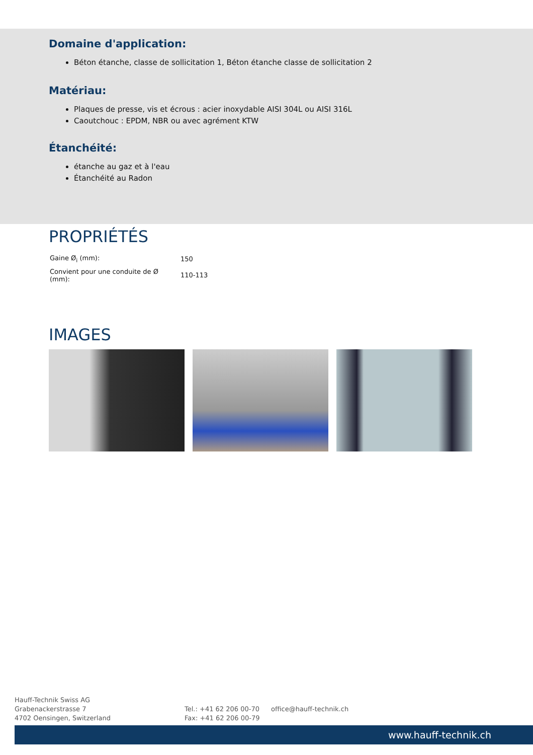Domaine d'application:
Béton étanche, classe de sollicitation 1, Béton étanche classe de sollicitation 2
Matériau:
Plaques de presse, vis et écrous : acier inoxydable AISI 304L ou AISI 316L
Caoutchouc : EPDM, NBR ou avec agrément KTW
Étanchéité:
étanche au gaz et à l'eau
Étanchéité au Radon
PROPRIÉTÉS
| Gaine Ø<sub>i</sub> (mm): | 150 |
| Convient pour une conduite de Ø (mm): | 110-113 |
IMAGES
Hauff-Technik Swiss AG
Grabenackerstrasse 7
4702 Oensingen, Switzerland
Tel.: +41 62 206 00-70
Fax: +41 62 206 00-79
office@hauff-technik.ch
www.hauff-technik.ch